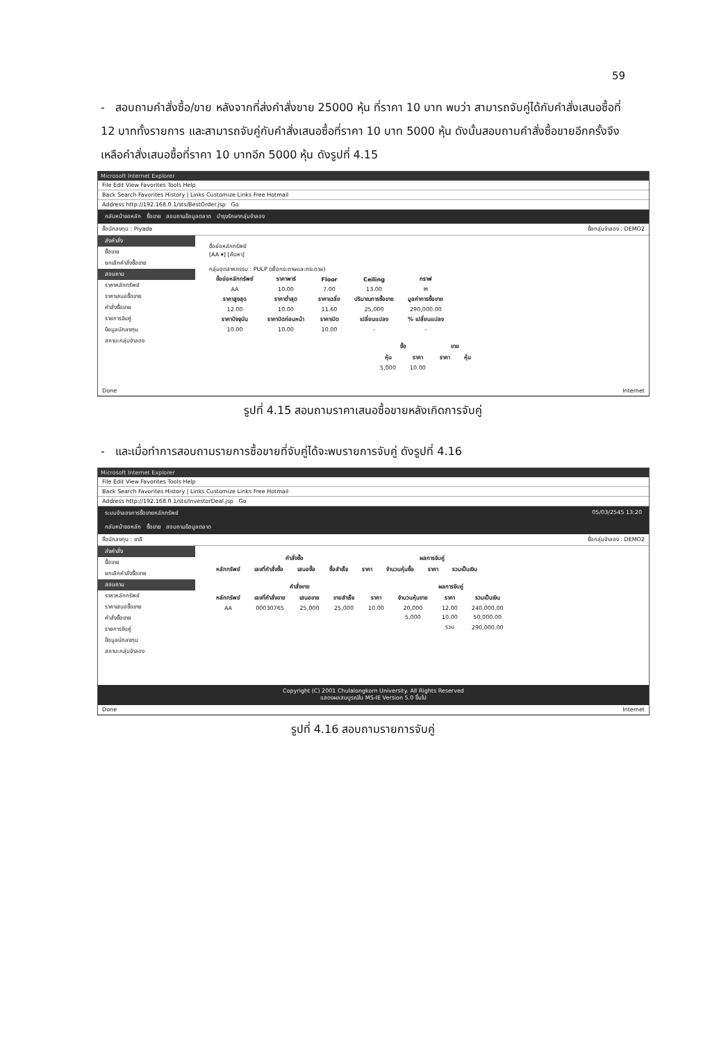59
- สอบถามคำสั่งซื้อ/ขาย หลังจากที่ส่งคำสั่งขาย 25000 หุ้น ที่ราคา 10 บาท พบว่า สามารถจับคู่ได้กับคำสั่งเสนอซื้อที่ 12 บาททั้งรายการ และสามารถจับคู่กับคำสั่งเสนอซื้อที่ราคา 10 บาท 5000 หุ้น ดังนั้นสอบถามคำสั่งซื้อขายอีกครั้งจึงเหลือคำสั่งเสนอซื้อที่ราคา 10 บาทอีก 5000 หุ้น ดังรูปที่ 4.15
Microsoft Internet Explorer
File Edit View Favorites Tools Help
Back Search Favorites History | Links Customize Links Free Hotmail
Address http://192.168.0.1/sts/BestOrder.jsp Go
กลับหน้าจอหลัก ซื้อขาย สอบถามข้อมูลตลาด บำรุงรักษากลุ่มจำลอง
ชื่อนักลงทุน : Piyada ชื่อกลุ่มจำลอง : DEMO2
ส่งคำสั่ง
ซื้อขาย
ยกเลิกคำสั่งซื้อขาย
สอบถาม
ราคาหลักทรัพย์
ราคาเสนอซื้อขาย
คำสั่งซื้อขาย
รายการจับคู่
ข้อมูลนักลงทุน
สถานะกลุ่มจำลอง
ชื่อย่อหลักทรัพย์
[AA ▾] [ค้นหา]
กลุ่มอุตสาหกรรม : PULP (เยื่อกระดาษและกระดาษ)
| ชื่อย่อหลักทรัพย์ | ราคาพาร์ | Floor | Ceiling | กราฟ |
| --- | --- | --- | --- | --- |
| AA | 10.00 | 7.00 | 13.00 | ✉ |
| ราคาสูงสุด | ราคาต่ำสุด | ราคาเฉลี่ย | ปริมาณการซื้อขาย | มูลค่าการซื้อขาย |
| 12.00 | 10.00 | 11.60 | 25,000 | 290,000.00 |
| ราคาปัจจุบัน | ราคาปิดก่อนหน้า | ราคาเปิด | เปลี่ยนแปลง | % เปลี่ยนแปลง |
| 10.00 | 10.00 | 10.00 | - | - |
| ซื้อ | | ขาย | |
| --- | --- | --- | --- |
| หุ้น | ราคา | ราคา | หุ้น |
| 5,000 | 10.00 | | |
Done Internet
รูปที่ 4.15 สอบถามราคาเสนอซื้อขายหลังเกิดการจับคู่
- และเมื่อทำการสอบถามรายการซื้อขายที่จับคู่ได้จะพบรายการจับคู่ ดังรูปที่ 4.16
Microsoft Internet Explorer
File Edit View Favorites Tools Help
Back Search Favorites History | Links Customize Links Free Hotmail
Address http://192.168.0.1/sts/InvestorDeal.jsp Go
ระบบจำลองการซื้อขายหลักทรัพย์ 05/03/2545 13:20
กลับหน้าจอหลัก ซื้อขาย สอบถามข้อมูลตลาด
ชื่อนักลงทุน : ชาลี ชื่อกลุ่มจำลอง : DEMO2
ส่งคำสั่ง
ซื้อขาย
ยกเลิกคำสั่งซื้อขาย
สอบถาม
ราคาหลักทรัพย์
ราคาเสนอซื้อขาย
คำสั่งซื้อขาย
รายการจับคู่
ข้อมูลนักลงทุน
สถานะกลุ่มจำลอง
| คำสั่งซื้อ | | | | | ผลการจับคู่ | | |
| --- | --- | --- | --- | --- | --- | --- | --- |
| หลักทรัพย์ | เลขที่คำสั่งซื้อ | เสนอซื้อ | ซื้อสำเร็จ | ราคา | จำนวนหุ้นซื้อ | ราคา | รวมเป็นเงิน |
| คำสั่งขาย | | | | | ผลการจับคู่ | | |
| --- | --- | --- | --- | --- | --- | --- | --- |
| หลักทรัพย์ | เลขที่คำสั่งขาย | เสนอขาย | ขายสำเร็จ | ราคา | จำนวนหุ้นขาย | ราคา | รวมเป็นเงิน |
| AA | 00030765 | 25,000 | 25,000 | 10.00 | 20,000 | 12.00 | 240,000.00 |
| | | | | | 5,000 | 10.00 | 50,000.00 |
| | | | | | | รวม | 290,000.00 |
Copyright (C) 2001 Chulalongkorn University. All Rights Reserved
แสดงผลสมบูรณ์ใน MS-IE Version 5.0 ขึ้นไป
Done Internet
รูปที่ 4.16 สอบถามรายการจับคู่